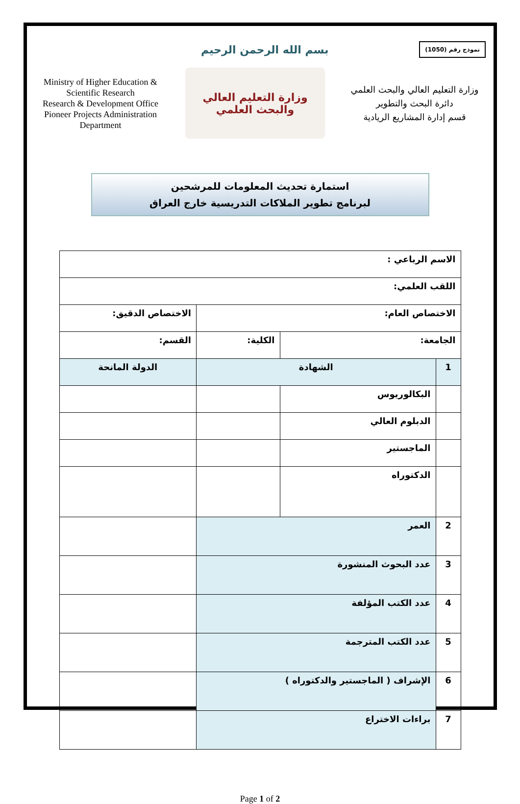بسم الله الرحمن الرحيم
نموذج رقم (1050)
Ministry of Higher Education & Scientific Research
Research & Development Office
Pioneer Projects Administration Department
وزارة التعليم العالي
والبحث العلمي
وزارة التعليم العالي والبحث العلمي
دائرة البحث والتطوير
قسم إدارة المشاريع الريادية
استمارة تحديث المعلومات للمرشحين
لبرنامج تطوير الملاكات التدريسية خارج العراق
| الاسم الرباعي : | | | | |
| اللقب العلمي: | | | | |
| الاختصاص العام: | | | الاختصاص الدقيق: | |
| الجامعة: | | الكلية: | القسم: | |
| 1 | الشهادة | | | الدولة المانحة |
| | البكالوريوس | | | |
| | الدبلوم العالي | | | |
| | الماجستير | | | |
| | الدكتوراه | | | |
| 2 | العمر | | | |
| 3 | عدد البحوث المنشورة | | | |
| 4 | عدد الكتب المؤلفة | | | |
| 5 | عدد الكتب المترجمة | | | |
| 6 | الإشراف ( الماجستير والدكتوراه ) | | | |
| 7 | براءات الاختراع | | | |
Page 1 of 2